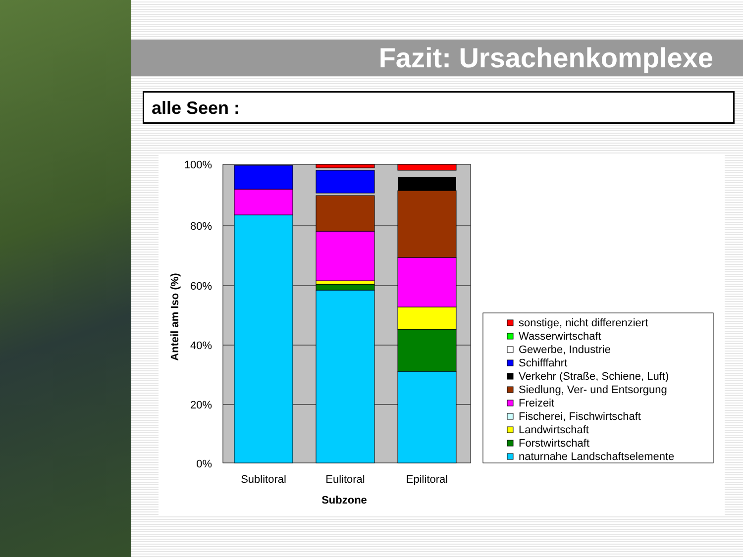Fazit: Ursachenkomplexe
alle Seen :
100%
80%
60%
40%
20%
0%
Sublitoral
Eulitoral
Epilitoral
Subzone
Anteil am Iso (%)
sonstige, nicht differenziert
Wasserwirtschaft
Gewerbe, Industrie
Schifffahrt
Verkehr (Straße, Schiene, Luft)
Siedlung, Ver- und Entsorgung
Freizeit
Fischerei, Fischwirtschaft
Landwirtschaft
Forstwirtschaft
naturnahe Landschaftselemente